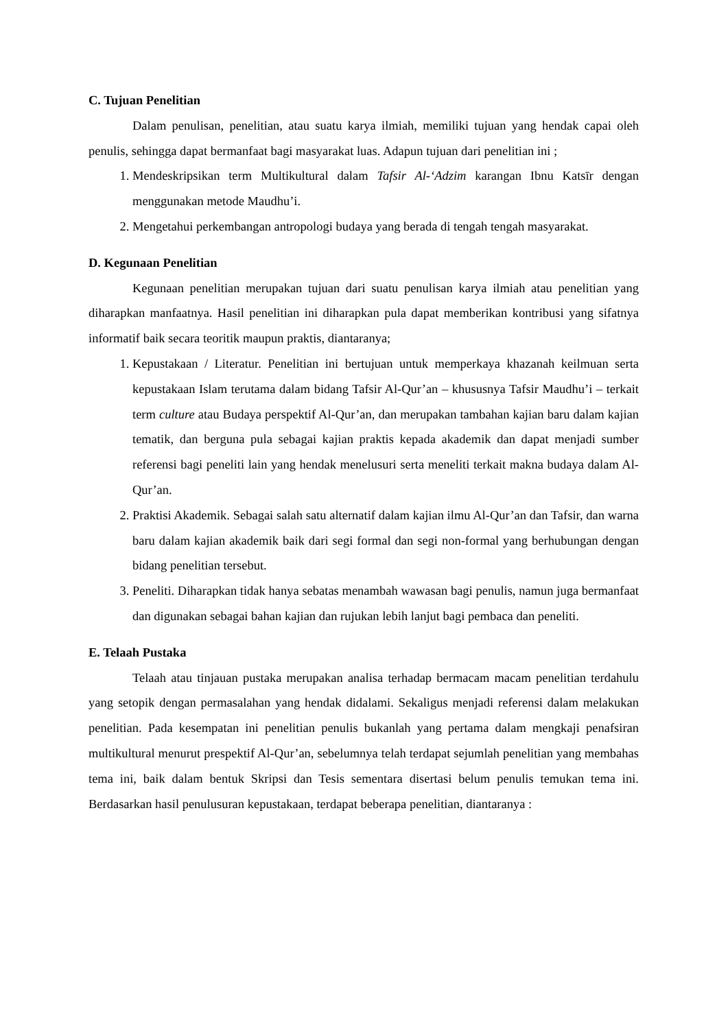C. Tujuan Penelitian
Dalam penulisan, penelitian, atau suatu karya ilmiah, memiliki tujuan yang hendak capai oleh penulis, sehingga dapat bermanfaat bagi masyarakat luas. Adapun tujuan dari penelitian ini ;
1. Mendeskripsikan term Multikultural dalam Tafsir Al-‘Adzim karangan Ibnu Katsīr dengan menggunakan metode Maudhu’i.
2. Mengetahui perkembangan antropologi budaya yang berada di tengah tengah masyarakat.
D. Kegunaan Penelitian
Kegunaan penelitian merupakan tujuan dari suatu penulisan karya ilmiah atau penelitian yang diharapkan manfaatnya. Hasil penelitian ini diharapkan pula dapat memberikan kontribusi yang sifatnya informatif baik secara teoritik maupun praktis, diantaranya;
1. Kepustakaan / Literatur. Penelitian ini bertujuan untuk memperkaya khazanah keilmuan serta kepustakaan Islam terutama dalam bidang Tafsir Al-Qur’an – khususnya Tafsir Maudhu’i – terkait term culture atau Budaya perspektif Al-Qur’an, dan merupakan tambahan kajian baru dalam kajian tematik, dan berguna pula sebagai kajian praktis kepada akademik dan dapat menjadi sumber referensi bagi peneliti lain yang hendak menelusuri serta meneliti terkait makna budaya dalam Al-Qur’an.
2. Praktisi Akademik. Sebagai salah satu alternatif dalam kajian ilmu Al-Qur’an dan Tafsir, dan warna baru dalam kajian akademik baik dari segi formal dan segi non-formal yang berhubungan dengan bidang penelitian tersebut.
3. Peneliti. Diharapkan tidak hanya sebatas menambah wawasan bagi penulis, namun juga bermanfaat dan digunakan sebagai bahan kajian dan rujukan lebih lanjut bagi pembaca dan peneliti.
E. Telaah Pustaka
Telaah atau tinjauan pustaka merupakan analisa terhadap bermacam macam penelitian terdahulu yang setopik dengan permasalahan yang hendak didalami. Sekaligus menjadi referensi dalam melakukan penelitian. Pada kesempatan ini penelitian penulis bukanlah yang pertama dalam mengkaji penafsiran multikultural menurut prespektif Al-Qur’an, sebelumnya telah terdapat sejumlah penelitian yang membahas tema ini, baik dalam bentuk Skripsi dan Tesis sementara disertasi belum penulis temukan tema ini. Berdasarkan hasil penulusuran kepustakaan, terdapat beberapa penelitian, diantaranya :